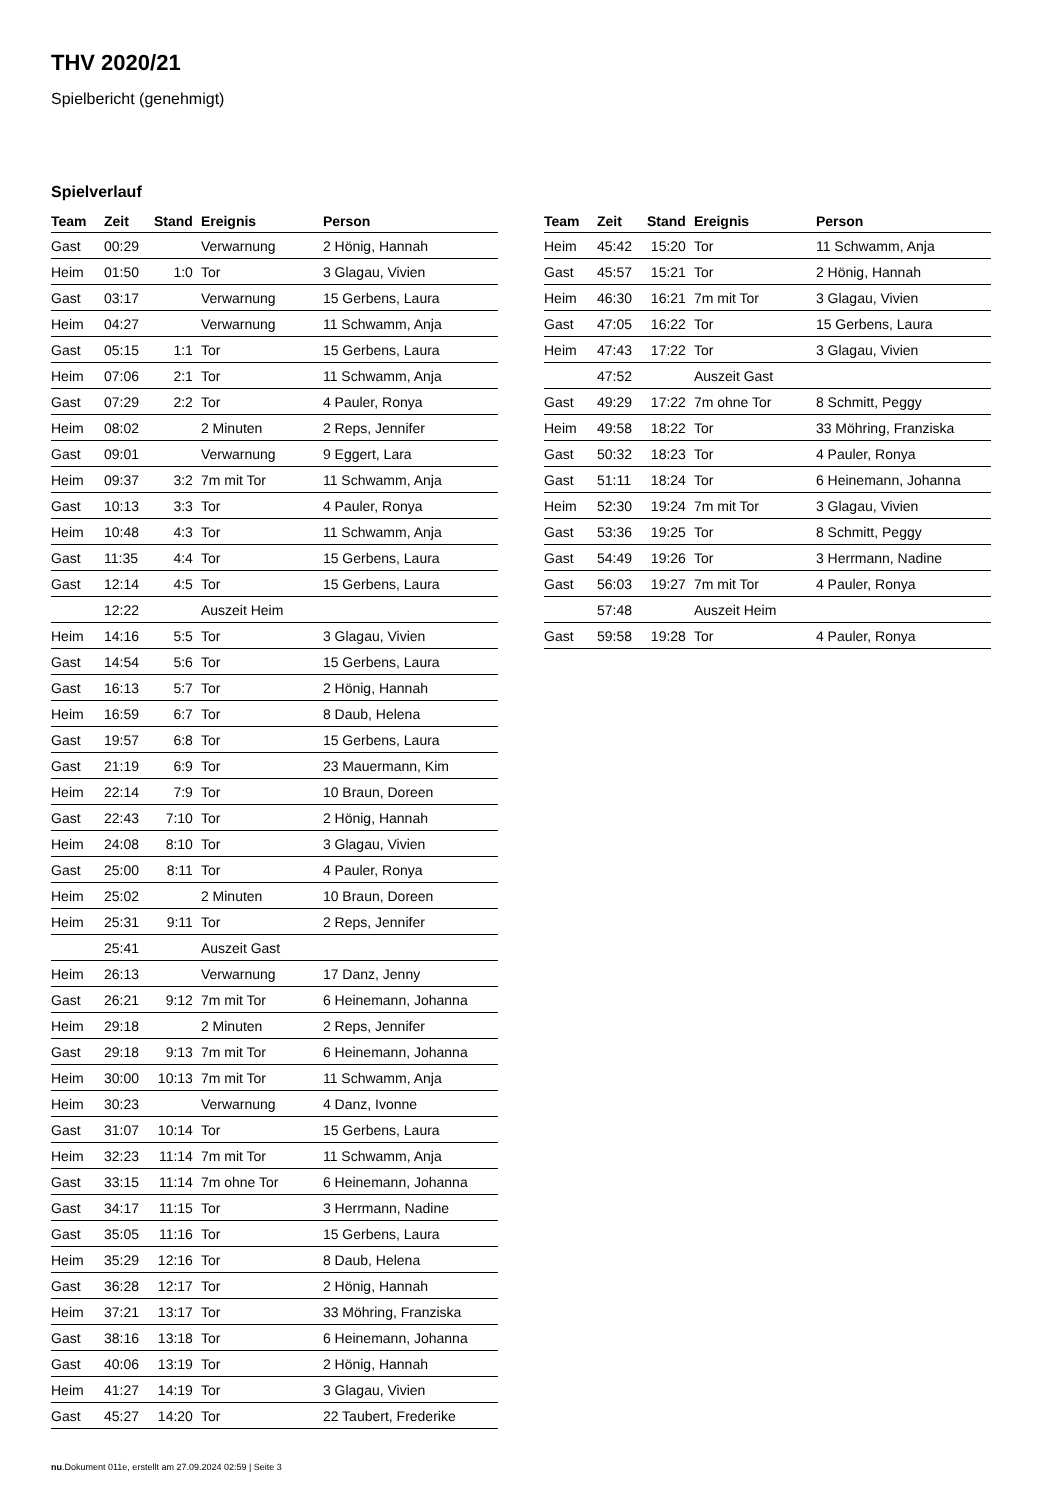THV 2020/21
Spielbericht (genehmigt)
Spielverlauf
| Team | Zeit | Stand | Ereignis | Person |
| --- | --- | --- | --- | --- |
| Gast | 00:29 | | Verwarnung | 2 Hönig, Hannah |
| Heim | 01:50 | 1:0 | Tor | 3 Glagau, Vivien |
| Gast | 03:17 | | Verwarnung | 15 Gerbens, Laura |
| Heim | 04:27 | | Verwarnung | 11 Schwamm, Anja |
| Gast | 05:15 | 1:1 | Tor | 15 Gerbens, Laura |
| Heim | 07:06 | 2:1 | Tor | 11 Schwamm, Anja |
| Gast | 07:29 | 2:2 | Tor | 4 Pauler, Ronya |
| Heim | 08:02 | | 2 Minuten | 2 Reps, Jennifer |
| Gast | 09:01 | | Verwarnung | 9 Eggert, Lara |
| Heim | 09:37 | 3:2 | 7m mit Tor | 11 Schwamm, Anja |
| Gast | 10:13 | 3:3 | Tor | 4 Pauler, Ronya |
| Heim | 10:48 | 4:3 | Tor | 11 Schwamm, Anja |
| Gast | 11:35 | 4:4 | Tor | 15 Gerbens, Laura |
| Gast | 12:14 | 4:5 | Tor | 15 Gerbens, Laura |
| | 12:22 | | Auszeit Heim | |
| Heim | 14:16 | 5:5 | Tor | 3 Glagau, Vivien |
| Gast | 14:54 | 5:6 | Tor | 15 Gerbens, Laura |
| Gast | 16:13 | 5:7 | Tor | 2 Hönig, Hannah |
| Heim | 16:59 | 6:7 | Tor | 8 Daub, Helena |
| Gast | 19:57 | 6:8 | Tor | 15 Gerbens, Laura |
| Gast | 21:19 | 6:9 | Tor | 23 Mauermann, Kim |
| Heim | 22:14 | 7:9 | Tor | 10 Braun, Doreen |
| Gast | 22:43 | 7:10 | Tor | 2 Hönig, Hannah |
| Heim | 24:08 | 8:10 | Tor | 3 Glagau, Vivien |
| Gast | 25:00 | 8:11 | Tor | 4 Pauler, Ronya |
| Heim | 25:02 | | 2 Minuten | 10 Braun, Doreen |
| Heim | 25:31 | 9:11 | Tor | 2 Reps, Jennifer |
| | 25:41 | | Auszeit Gast | |
| Heim | 26:13 | | Verwarnung | 17 Danz, Jenny |
| Gast | 26:21 | 9:12 | 7m mit Tor | 6 Heinemann, Johanna |
| Heim | 29:18 | | 2 Minuten | 2 Reps, Jennifer |
| Gast | 29:18 | 9:13 | 7m mit Tor | 6 Heinemann, Johanna |
| Heim | 30:00 | 10:13 | 7m mit Tor | 11 Schwamm, Anja |
| Heim | 30:23 | | Verwarnung | 4 Danz, Ivonne |
| Gast | 31:07 | 10:14 | Tor | 15 Gerbens, Laura |
| Heim | 32:23 | 11:14 | 7m mit Tor | 11 Schwamm, Anja |
| Gast | 33:15 | 11:14 | 7m ohne Tor | 6 Heinemann, Johanna |
| Gast | 34:17 | 11:15 | Tor | 3 Herrmann, Nadine |
| Gast | 35:05 | 11:16 | Tor | 15 Gerbens, Laura |
| Heim | 35:29 | 12:16 | Tor | 8 Daub, Helena |
| Gast | 36:28 | 12:17 | Tor | 2 Hönig, Hannah |
| Heim | 37:21 | 13:17 | Tor | 33 Möhring, Franziska |
| Gast | 38:16 | 13:18 | Tor | 6 Heinemann, Johanna |
| Gast | 40:06 | 13:19 | Tor | 2 Hönig, Hannah |
| Heim | 41:27 | 14:19 | Tor | 3 Glagau, Vivien |
| Gast | 45:27 | 14:20 | Tor | 22 Taubert, Frederike |
| Team | Zeit | Stand | Ereignis | Person |
| --- | --- | --- | --- | --- |
| Heim | 45:42 | 15:20 | Tor | 11 Schwamm, Anja |
| Gast | 45:57 | 15:21 | Tor | 2 Hönig, Hannah |
| Heim | 46:30 | 16:21 | 7m mit Tor | 3 Glagau, Vivien |
| Gast | 47:05 | 16:22 | Tor | 15 Gerbens, Laura |
| Heim | 47:43 | 17:22 | Tor | 3 Glagau, Vivien |
| | 47:52 | | Auszeit Gast | |
| Gast | 49:29 | 17:22 | 7m ohne Tor | 8 Schmitt, Peggy |
| Heim | 49:58 | 18:22 | Tor | 33 Möhring, Franziska |
| Gast | 50:32 | 18:23 | Tor | 4 Pauler, Ronya |
| Gast | 51:11 | 18:24 | Tor | 6 Heinemann, Johanna |
| Heim | 52:30 | 19:24 | 7m mit Tor | 3 Glagau, Vivien |
| Gast | 53:36 | 19:25 | Tor | 8 Schmitt, Peggy |
| Gast | 54:49 | 19:26 | Tor | 3 Herrmann, Nadine |
| Gast | 56:03 | 19:27 | 7m mit Tor | 4 Pauler, Ronya |
| | 57:48 | | Auszeit Heim | |
| Gast | 59:58 | 19:28 | Tor | 4 Pauler, Ronya |
nu.Dokument 011e, erstellt am 27.09.2024 02:59 | Seite 3